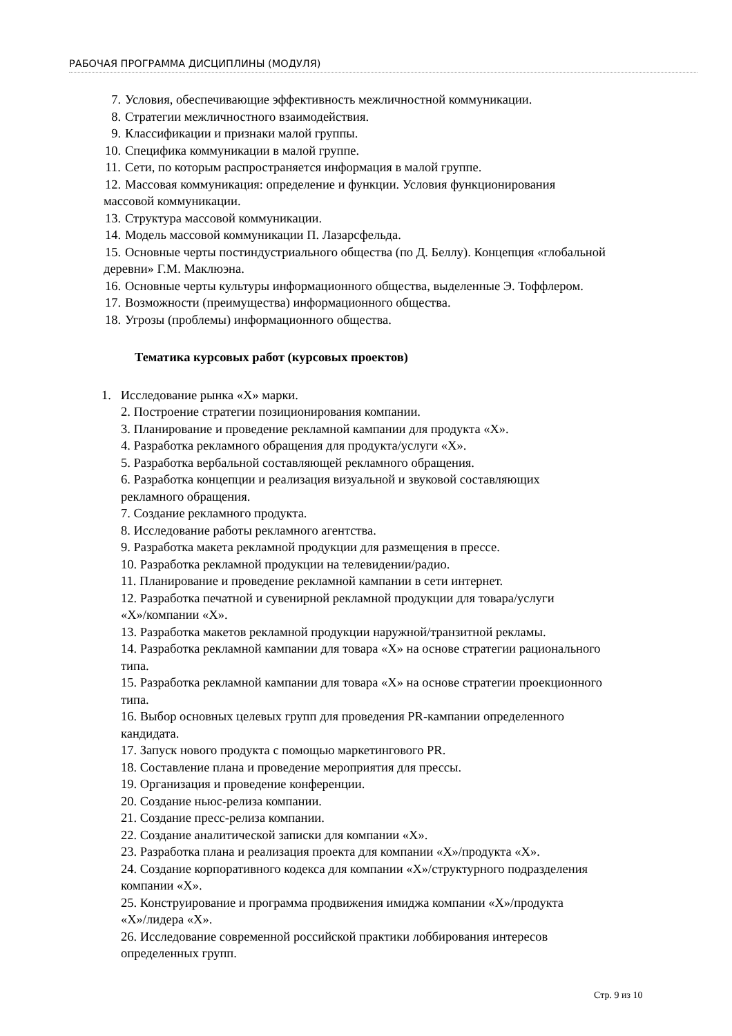РАБОЧАЯ ПРОГРАММА ДИСЦИПЛИНЫ (МОДУЛЯ)
7. Условия, обеспечивающие эффективность межличностной коммуникации.
8. Стратегии межличностного взаимодействия.
9. Классификации и признаки малой группы.
10. Специфика коммуникации в малой группе.
11. Сети, по которым распространяется информация в малой группе.
12. Массовая коммуникация: определение и функции. Условия функционирования
массовой коммуникации.
13. Структура массовой коммуникации.
14. Модель массовой коммуникации П. Лазарсфельда.
15. Основные черты постиндустриального общества (по Д. Беллу). Концепция «глобальной
деревни» Г.М. Маклюэна.
16. Основные черты культуры информационного общества, выделенные Э. Тоффлером.
17. Возможности (преимущества) информационного общества.
18. Угрозы (проблемы) информационного общества.
Тематика курсовых работ (курсовых проектов)
1. Исследование рынка «Х» марки.
2. Построение стратегии позиционирования компании.
3. Планирование и проведение рекламной кампании для продукта «Х».
4. Разработка рекламного обращения для продукта/услуги «Х».
5. Разработка вербальной составляющей рекламного обращения.
6. Разработка концепции и реализация визуальной и звуковой составляющих
рекламного обращения.
7. Создание рекламного продукта.
8. Исследование работы рекламного агентства.
9. Разработка макета рекламной продукции для размещения в прессе.
10. Разработка рекламной продукции на телевидении/радио.
11. Планирование и проведение рекламной кампании в сети интернет.
12. Разработка печатной и сувенирной рекламной продукции для товара/услуги
«Х»/компании «Х».
13. Разработка макетов рекламной продукции наружной/транзитной рекламы.
14. Разработка рекламной кампании для товара «Х» на основе стратегии рационального
типа.
15. Разработка рекламной кампании для товара «Х» на основе стратегии проекционного
типа.
16. Выбор основных целевых групп для проведения PR-кампании определенного
кандидата.
17. Запуск нового продукта с помощью маркетингового PR.
18. Составление плана и проведение мероприятия для прессы.
19. Организация и проведение конференции.
20. Создание ньюс-релиза компании.
21. Создание пресс-релиза компании.
22. Создание аналитической записки для компании «Х».
23. Разработка плана и реализация проекта для компании «Х»/продукта «Х».
24. Создание корпоративного кодекса для компании «Х»/структурного подразделения
компании «Х».
25. Конструирование и программа продвижения имиджа компании «Х»/продукта
«Х»/лидера «Х».
26. Исследование современной российской практики лоббирования интересов
определенных групп.
Стр. 9 из 10